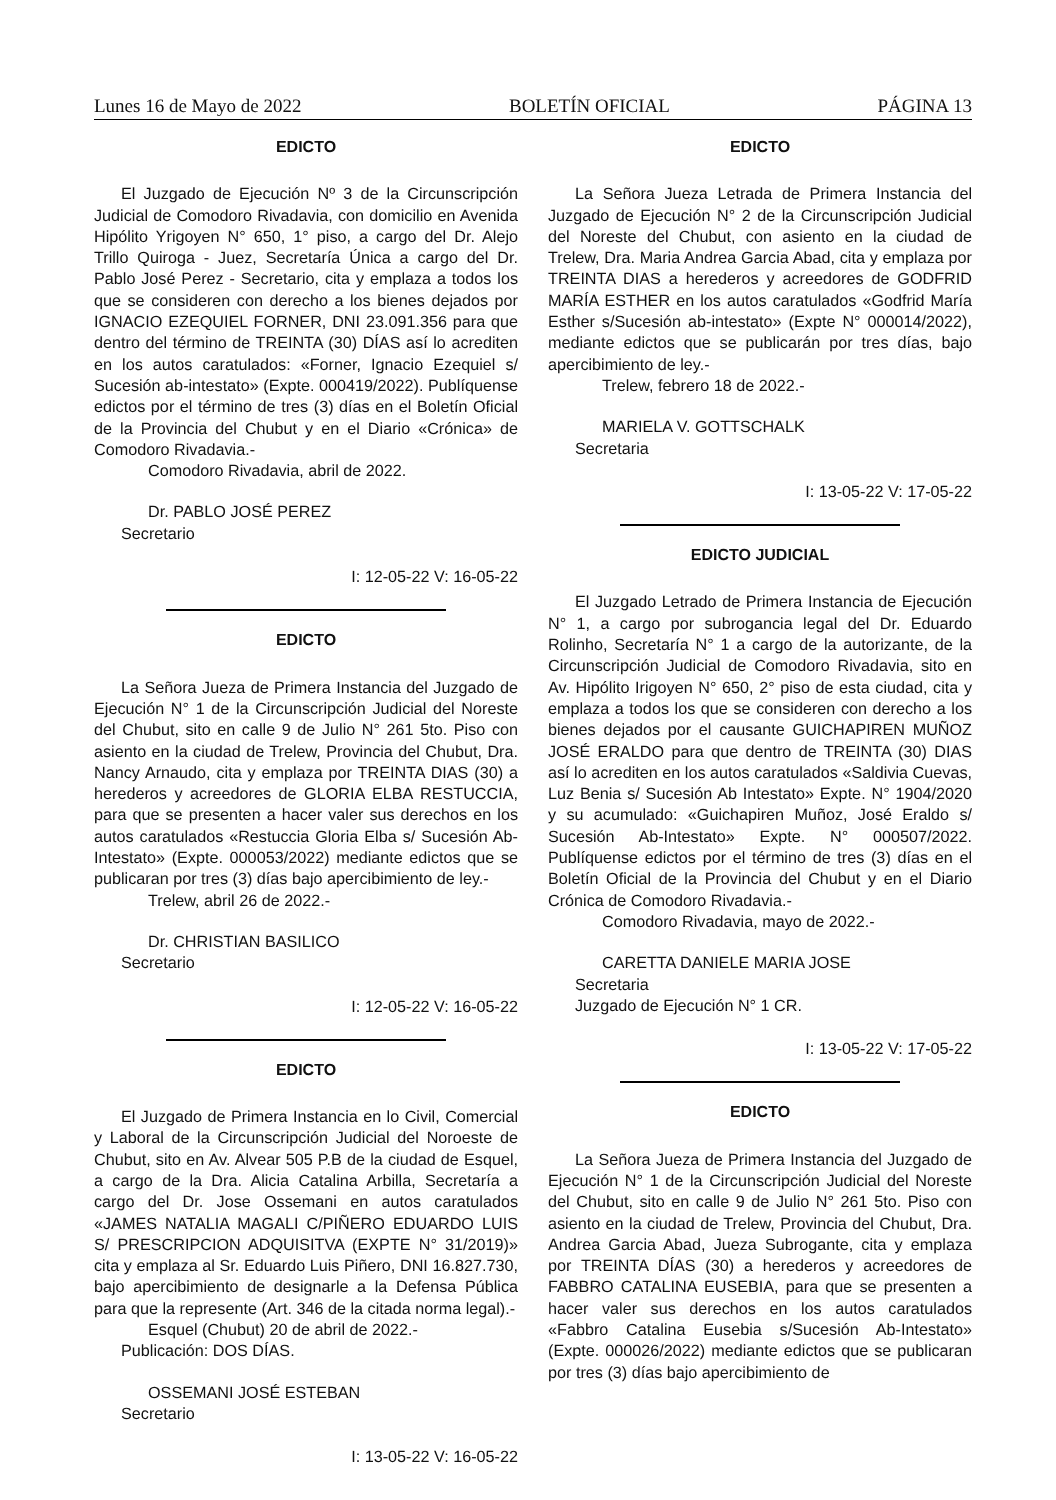Lunes 16 de Mayo de 2022 BOLETÍN OFICIAL PÁGINA 13
EDICTO
El Juzgado de Ejecución Nº 3 de la Circunscripción Judicial de Comodoro Rivadavia, con domicilio en Avenida Hipólito Yrigoyen N° 650, 1° piso, a cargo del Dr. Alejo Trillo Quiroga - Juez, Secretaría Única a cargo del Dr. Pablo José Perez - Secretario, cita y emplaza a todos los que se consideren con derecho a los bienes dejados por IGNACIO EZEQUIEL FORNER, DNI 23.091.356 para que dentro del término de TREINTA (30) DÍAS así lo acrediten en los autos caratulados: «Forner, Ignacio Ezequiel s/ Sucesión ab-intestato» (Expte. 000419/2022). Publíquense edictos por el término de tres (3) días en el Boletín Oficial de la Provincia del Chubut y en el Diario «Crónica» de Comodoro Rivadavia.-
Comodoro Rivadavia, abril de 2022.
Dr. PABLO JOSÉ PEREZ
Secretario
I: 12-05-22 V: 16-05-22
EDICTO
La Señora Jueza de Primera Instancia del Juzgado de Ejecución N° 1 de la Circunscripción Judicial del Noreste del Chubut, sito en calle 9 de Julio N° 261 5to. Piso con asiento en la ciudad de Trelew, Provincia del Chubut, Dra. Nancy Arnaudo, cita y emplaza por TREINTA DIAS (30) a herederos y acreedores de GLORIA ELBA RESTUCCIA, para que se presenten a hacer valer sus derechos en los autos caratulados «Restuccia Gloria Elba s/ Sucesión Ab-Intestato» (Expte. 000053/2022) mediante edictos que se publicaran por tres (3) días bajo apercibimiento de ley.-
Trelew, abril 26 de 2022.-
Dr. CHRISTIAN BASILICO
Secretario
I: 12-05-22 V: 16-05-22
EDICTO
El Juzgado de Primera Instancia en lo Civil, Comercial y Laboral de la Circunscripción Judicial del Noroeste de Chubut, sito en Av. Alvear 505 P.B de la ciudad de Esquel, a cargo de la Dra. Alicia Catalina Arbilla, Secretaría a cargo del Dr. Jose Ossemani en autos caratulados «JAMES NATALIA MAGALI C/PIÑERO EDUARDO LUIS S/ PRESCRIPCION ADQUISITVA (EXPTE N° 31/2019)» cita y emplaza al Sr. Eduardo Luis Piñero, DNI 16.827.730, bajo apercibimiento de designarle a la Defensa Pública para que la represente (Art. 346 de la citada norma legal).-
Esquel (Chubut) 20 de abril de 2022.-
Publicación: DOS DÍAS.
OSSEMANI JOSÉ ESTEBAN
Secretario
I: 13-05-22 V: 16-05-22
EDICTO
La Señora Jueza Letrada de Primera Instancia del Juzgado de Ejecución N° 2 de la Circunscripción Judicial del Noreste del Chubut, con asiento en la ciudad de Trelew, Dra. Maria Andrea Garcia Abad, cita y emplaza por TREINTA DIAS a herederos y acreedores de GODFRID MARÍA ESTHER en los autos caratulados «Godfrid María Esther s/Sucesión ab-intestato» (Expte N° 000014/2022), mediante edictos que se publicarán por tres días, bajo apercibimiento de ley.-
Trelew, febrero 18 de 2022.-
MARIELA V. GOTTSCHALK
Secretaria
I: 13-05-22 V: 17-05-22
EDICTO JUDICIAL
El Juzgado Letrado de Primera Instancia de Ejecución N° 1, a cargo por subrogancia legal del Dr. Eduardo Rolinho, Secretaría N° 1 a cargo de la autorizante, de la Circunscripción Judicial de Comodoro Rivadavia, sito en Av. Hipólito Irigoyen N° 650, 2° piso de esta ciudad, cita y emplaza a todos los que se consideren con derecho a los bienes dejados por el causante GUICHAPIREN MUÑOZ JOSÉ ERALDO para que dentro de TREINTA (30) DIAS así lo acrediten en los autos caratulados «Saldivia Cuevas, Luz Benia s/ Sucesión Ab Intestato» Expte. N° 1904/2020 y su acumulado: «Guichapiren Muñoz, José Eraldo s/ Sucesión Ab-Intestato» Expte. N° 000507/2022. Publíquense edictos por el término de tres (3) días en el Boletín Oficial de la Provincia del Chubut y en el Diario Crónica de Comodoro Rivadavia.-
Comodoro Rivadavia, mayo de 2022.-
CARETTA DANIELE MARIA JOSE
Secretaria
Juzgado de Ejecución N° 1 CR.
I: 13-05-22 V: 17-05-22
EDICTO
La Señora Jueza de Primera Instancia del Juzgado de Ejecución N° 1 de la Circunscripción Judicial del Noreste del Chubut, sito en calle 9 de Julio N° 261 5to. Piso con asiento en la ciudad de Trelew, Provincia del Chubut, Dra. Andrea Garcia Abad, Jueza Subrogante, cita y emplaza por TREINTA DÍAS (30) a herederos y acreedores de FABBRO CATALINA EUSEBIA, para que se presenten a hacer valer sus derechos en los autos caratulados «Fabbro Catalina Eusebia s/Sucesión Ab-Intestato» (Expte. 000026/2022) mediante edictos que se publicaran por tres (3) días bajo apercibimiento de